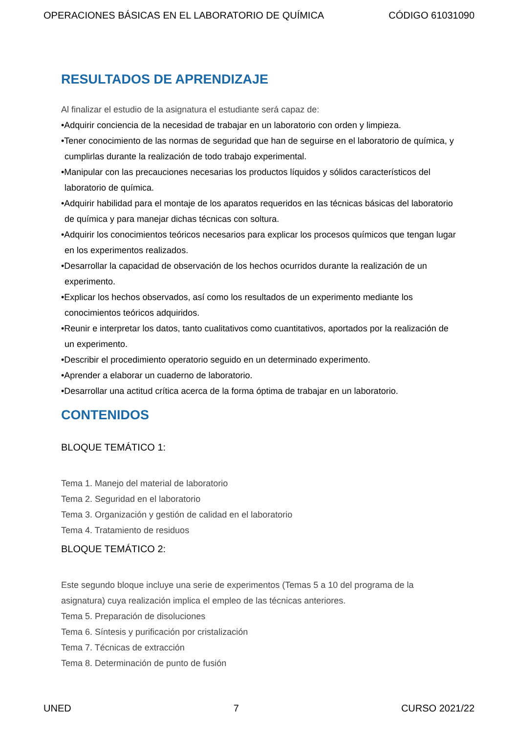OPERACIONES BÁSICAS EN EL LABORATORIO DE QUÍMICA CÓDIGO 61031090
RESULTADOS DE APRENDIZAJE
Al finalizar el estudio de la asignatura el estudiante será capaz de:
•Adquirir conciencia de la necesidad de trabajar en un laboratorio con orden y limpieza.
•Tener conocimiento de las normas de seguridad que han de seguirse en el laboratorio de química, y cumplirlas durante la realización de todo trabajo experimental.
•Manipular con las precauciones necesarias los productos líquidos y sólidos característicos del laboratorio de química.
•Adquirir habilidad para el montaje de los aparatos requeridos en las técnicas básicas del laboratorio de química y para manejar dichas técnicas con soltura.
•Adquirir los conocimientos teóricos necesarios para explicar los procesos químicos que tengan lugar en los experimentos realizados.
•Desarrollar la capacidad de observación de los hechos ocurridos durante la realización de un experimento.
•Explicar los hechos observados, así como los resultados de un experimento mediante los conocimientos teóricos adquiridos.
•Reunir e interpretar los datos, tanto cualitativos como cuantitativos, aportados por la realización de un experimento.
•Describir el procedimiento operatorio seguido en un determinado experimento.
•Aprender a elaborar un cuaderno de laboratorio.
•Desarrollar una actitud crítica acerca de la forma óptima de trabajar en un laboratorio.
CONTENIDOS
BLOQUE TEMÁTICO 1:
Tema 1. Manejo del material de laboratorio
Tema 2. Seguridad en el laboratorio
Tema 3. Organización y gestión de calidad en el laboratorio
Tema 4. Tratamiento de residuos
BLOQUE TEMÁTICO 2:
Este segundo bloque incluye una serie de experimentos (Temas 5 a 10 del programa de la asignatura) cuya realización implica el empleo de las técnicas anteriores.
Tema 5. Preparación de disoluciones
Tema 6. Síntesis y purificación por cristalización
Tema 7. Técnicas de extracción
Tema 8. Determinación de punto de fusión
UNED 7 CURSO 2021/22